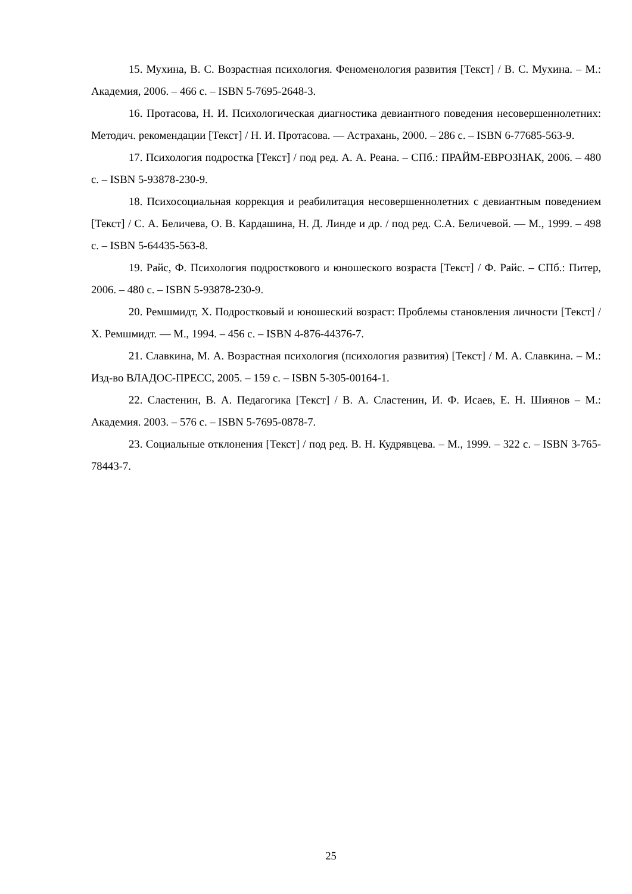15. Мухина, В. С. Возрастная психология. Феноменология развития [Текст] / В. С. Мухина. – М.: Академия, 2006. – 466 с. – ISBN 5-7695-2648-3.
16. Протасова, Н. И. Психологическая диагностика девиантного поведения несовершеннолетних: Методич. рекомендации [Текст] / Н. И. Протасова. — Астрахань, 2000. – 286 с. – ISBN 6-77685-563-9.
17. Психология подростка [Текст] / под ред. А. А. Реана. – СПб.: ПРАЙМ-ЕВРОЗНАК, 2006. – 480 с. – ISBN 5-93878-230-9.
18. Психосоциальная коррекция и реабилитация несовершеннолетних с девиантным поведением [Текст] / С. А. Беличева, О. В. Кардашина, Н. Д. Линде и др. / под ред. С.А. Беличевой. — М., 1999. – 498 с. – ISBN 5-64435-563-8.
19. Райс, Ф. Психология подросткового и юношеского возраста [Текст] / Ф. Райс. – СПб.: Питер, 2006. – 480 с. – ISBN 5-93878-230-9.
20. Ремшмидт, Х. Подростковый и юношеский возраст: Проблемы становления личности [Текст] / Х. Ремшмидт. — М., 1994. – 456 с. – ISBN 4-876-44376-7.
21. Славкина, М. А. Возрастная психология (психология развития) [Текст] / М. А. Славкина. – М.: Изд-во ВЛАДОС-ПРЕСС, 2005. – 159 с. – ISBN 5-305-00164-1.
22. Сластенин, В. А. Педагогика [Текст] / В. А. Сластенин, И. Ф. Исаев, Е. Н. Шиянов – М.: Академия. 2003. – 576 с. – ISBN 5-7695-0878-7.
23. Социальные отклонения [Текст] / под ред. В. Н. Кудрявцева. – М., 1999. – 322 с. – ISBN 3-765-78443-7.
25